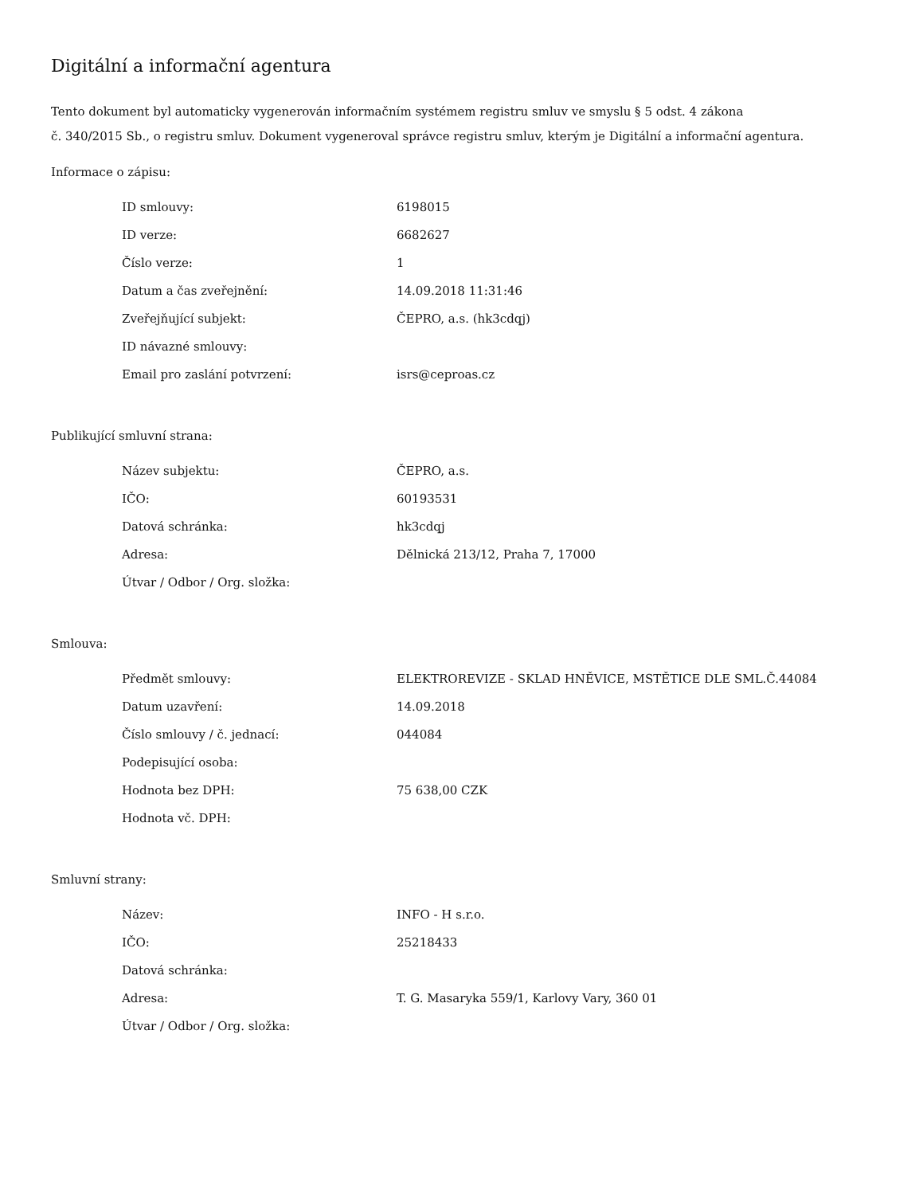Digitální a informační agentura
Tento dokument byl automaticky vygenerován informačním systémem registru smluv ve smyslu § 5 odst. 4 zákona
č. 340/2015 Sb., o registru smluv. Dokument vygeneroval správce registru smluv, kterým je Digitální a informační agentura.
Informace o zápisu:
| ID smlouvy: | 6198015 |
| ID verze: | 6682627 |
| Číslo verze: | 1 |
| Datum a čas zveřejnění: | 14.09.2018 11:31:46 |
| Zveřejňující subjekt: | ČEPRO, a.s. (hk3cdqj) |
| ID návazné smlouvy: | |
| Email pro zaslání potvrzení: | isrs@ceproas.cz |
Publikující smluvní strana:
| Název subjektu: | ČEPRO, a.s. |
| IČO: | 60193531 |
| Datová schránka: | hk3cdqj |
| Adresa: | Dělnická 213/12, Praha 7, 17000 |
| Útvar / Odbor / Org. složka: | |
Smlouva:
| Předmět smlouvy: | ELEKTROREVIZE - SKLAD HNĚVICE, MSTĚTICE DLE SML.Č.44084 |
| Datum uzavření: | 14.09.2018 |
| Číslo smlouvy / č. jednací: | 044084 |
| Podepisující osoba: | |
| Hodnota bez DPH: | 75 638,00 CZK |
| Hodnota vč. DPH: | |
Smluvní strany:
| Název: | INFO - H s.r.o. |
| IČO: | 25218433 |
| Datová schránka: | |
| Adresa: | T. G. Masaryka 559/1, Karlovy Vary, 360 01 |
| Útvar / Odbor / Org. složka: | |